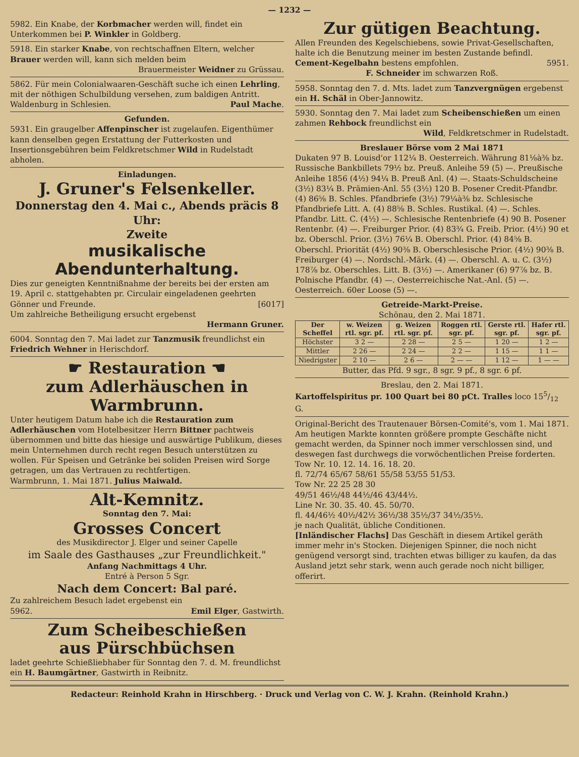— 1232 —
5982. Ein Knabe, der Korbmacher werden will, findet ein Unterkommen bei P. Winkler in Goldberg.
5918. Ein starker Knabe, von rechtschaffnen Eltern, welcher Brauer werden will, kann sich melden beim
Brauermeister Weidner zu Grüssau.
5862. Für mein Colonialwaaren-Geschäft suche ich einen Lehrling, mit der nöthigen Schulbildung versehen, zum baldigen Antritt.
Waldenburg in Schlesien. Paul Mache.
Gefunden.
5931. Ein graugelber Affenpinscher ist zugelaufen. Eigenthümer kann denselben gegen Erstattung der Futterkosten und Insertionsgebühren beim Feldkretschmer Wild in Rudelstadt abholen.
Einladungen.
J. Gruner's Felsenkeller.
Donnerstag den 4. Mai c., Abends präcis 8 Uhr:
Zweite
musikalische Abendunterhaltung.
Dies zur geneigten Kenntnißnahme der bereits bei der ersten am 19. April c. stattgehabten pr. Circulair eingeladenen geehrten Gönner und Freunde. [6017]
Um zahlreiche Betheiligung ersucht ergebenst
Hermann Gruner.
6004. Sonntag den 7. Mai ladet zur Tanzmusik freundlichst ein Friedrich Wehner in Herischdorf.
☛ Restauration ☚
zum Adlerhäuschen in Warmbrunn.
Unter heutigem Datum habe ich die Restauration zum Adlerhäuschen vom Hotelbesitzer Herrn Bittner pachtweis übernommen und bitte das hiesige und auswärtige Publikum, dieses mein Unternehmen durch recht regen Besuch unterstützen zu wollen. Für Speisen und Getränke bei soliden Preisen wird Sorge getragen, um das Vertrauen zu rechtfertigen.
Warmbrunn, 1. Mai 1871. Julius Maiwald.
Alt-Kemnitz.
Sonntag den 7. Mai:
Grosses Concert
des Musikdirector J. Elger und seiner Capelle
im Saale des Gasthauses „zur Freundlichkeit."
Anfang Nachmittags 4 Uhr.
Entré à Person 5 Sgr.
Nach dem Concert: Bal paré.
Zu zahlreichem Besuch ladet ergebenst ein
5962. Emil Elger, Gastwirth.
Zum Scheibeschießen
aus Pürschbüchsen
ladet geehrte Schießliebhaber für Sonntag den 7. d. M. freundlichst ein H. Baumgärtner, Gastwirth in Reibnitz.
Zur gütigen Beachtung.
Allen Freunden des Kegelschiebens, sowie Privat-Gesellschaften, halte ich die Benutzung meiner im besten Zustande befindl. Cement-Kegelbahn bestens empfohlen. 5951.
F. Schneider im schwarzen Roß.
5958. Sonntag den 7. d. Mts. ladet zum Tanzvergnügen ergebenst ein H. Schäl in Ober-Jannowitz.
5930. Sonntag den 7. Mai ladet zum Scheibenschießen um einen zahmen Rehbock freundlichst ein
Wild, Feldkretschmer in Rudelstadt.
Breslauer Börse vom 2 Mai 1871
Dukaten 97 B. Louisd'or 112¼ B. Oesterreich. Währung 81⅛à⅜ bz. Russische Bankbillets 79½ bz. Preuß. Anleihe 59 (5) —. Preußische Anleihe 1856 (4½) 94¼ B. Preuß Anl. (4) —. Staats-Schuldscheine (3½) 83¼ B. Prämien-Anl. 55 (3½) 120 B. Posener Credit-Pfandbr. (4) 86⅝ B. Schles. Pfandbriefe (3½) 79¼à⅜ bz. Schlesische Pfandbriefe Litt. A. (4) 88⅝ B. Schles. Rustikal. (4) —. Schles. Pfandbr. Litt. C. (4½) —. Schlesische Rentenbriefe (4) 90 B. Posener Rentenbr. (4) —. Freiburger Prior. (4) 83¾ G. Freib. Prior. (4½) 90 et bz. Oberschl. Prior. (3½) 76¼ B. Oberschl. Prior. (4) 84⅝ B. Oberschl. Priorität (4½) 90⅜ B. Oberschlesische Prior. (4½) 90⅜ B. Freiburger (4) —. Nordschl.-Märk. (4) —. Oberschl. A. u. C. (3½) 178⅞ bz. Oberschles. Litt. B. (3½) —. Amerikaner (6) 97⅞ bz. B. Polnische Pfandbr. (4) —. Oesterreichische Nat.-Anl. (5) —. Oesterreich. 60er Loose (5) —.
Getreide-Markt-Preise.
Schönau, den 2. Mai 1871.
| Der Scheffel | w. Weizen rtl. sgr. pf. | g. Weizen rtl. sgr. pf. | Roggen rtl. sgr. pf. | Gerste rtl. sgr. pf. | Hafer rtl. sgr. pf. |
| --- | --- | --- | --- | --- | --- |
| Höchster | 3 2 — | 2 28 — | 2 5 — | 1 20 — | 1 2 — |
| Mittler | 2 26 — | 2 24 — | 2 2 — | 1 15 — | 1 1 — |
| Niedrigster | 2 10 — | 2 6 — | 2 — — | 1 12 — | 1 — — |
Butter, das Pfd. 9 sgr., 8 sgr. 9 pf., 8 sgr. 6 pf.
Breslau, den 2. Mai 1871.
Kartoffelspiritus pr. 100 Quart bei 80 pCt. Tralles loco 155/12 G.
Original-Bericht des Trautenauer Börsen-Comité's, vom 1. Mai 1871.
Am heutigen Markte konnten größere prompte Geschäfte nicht gemacht werden, da Spinner noch immer verschlossen sind, und deswegen fast durchwegs die vorwöchentlichen Preise forderten.
Tow Nr. 10. 12. 14. 16. 18. 20.
fl. 72/74 65/67 58/61 55/58 53/55 51/53.
Tow Nr. 22 25 28 30
49/51 46½/48 44½/46 43/44½.
Line Nr. 30. 35. 40. 45. 50/70.
fl. 44/46½ 40½/42½ 36½/38 35½/37 34½/35½.
je nach Qualität, übliche Conditionen.
[Inländischer Flachs] Das Geschäft in diesem Artikel geräth immer mehr in's Stocken. Diejenigen Spinner, die noch nicht genügend versorgt sind, trachten etwas billiger zu kaufen, da das Ausland jetzt sehr stark, wenn auch gerade noch nicht billiger, offerirt.
Redacteur: Reinhold Krahn in Hirschberg. · Druck und Verlag von C. W. J. Krahn. (Reinhold Krahn.)